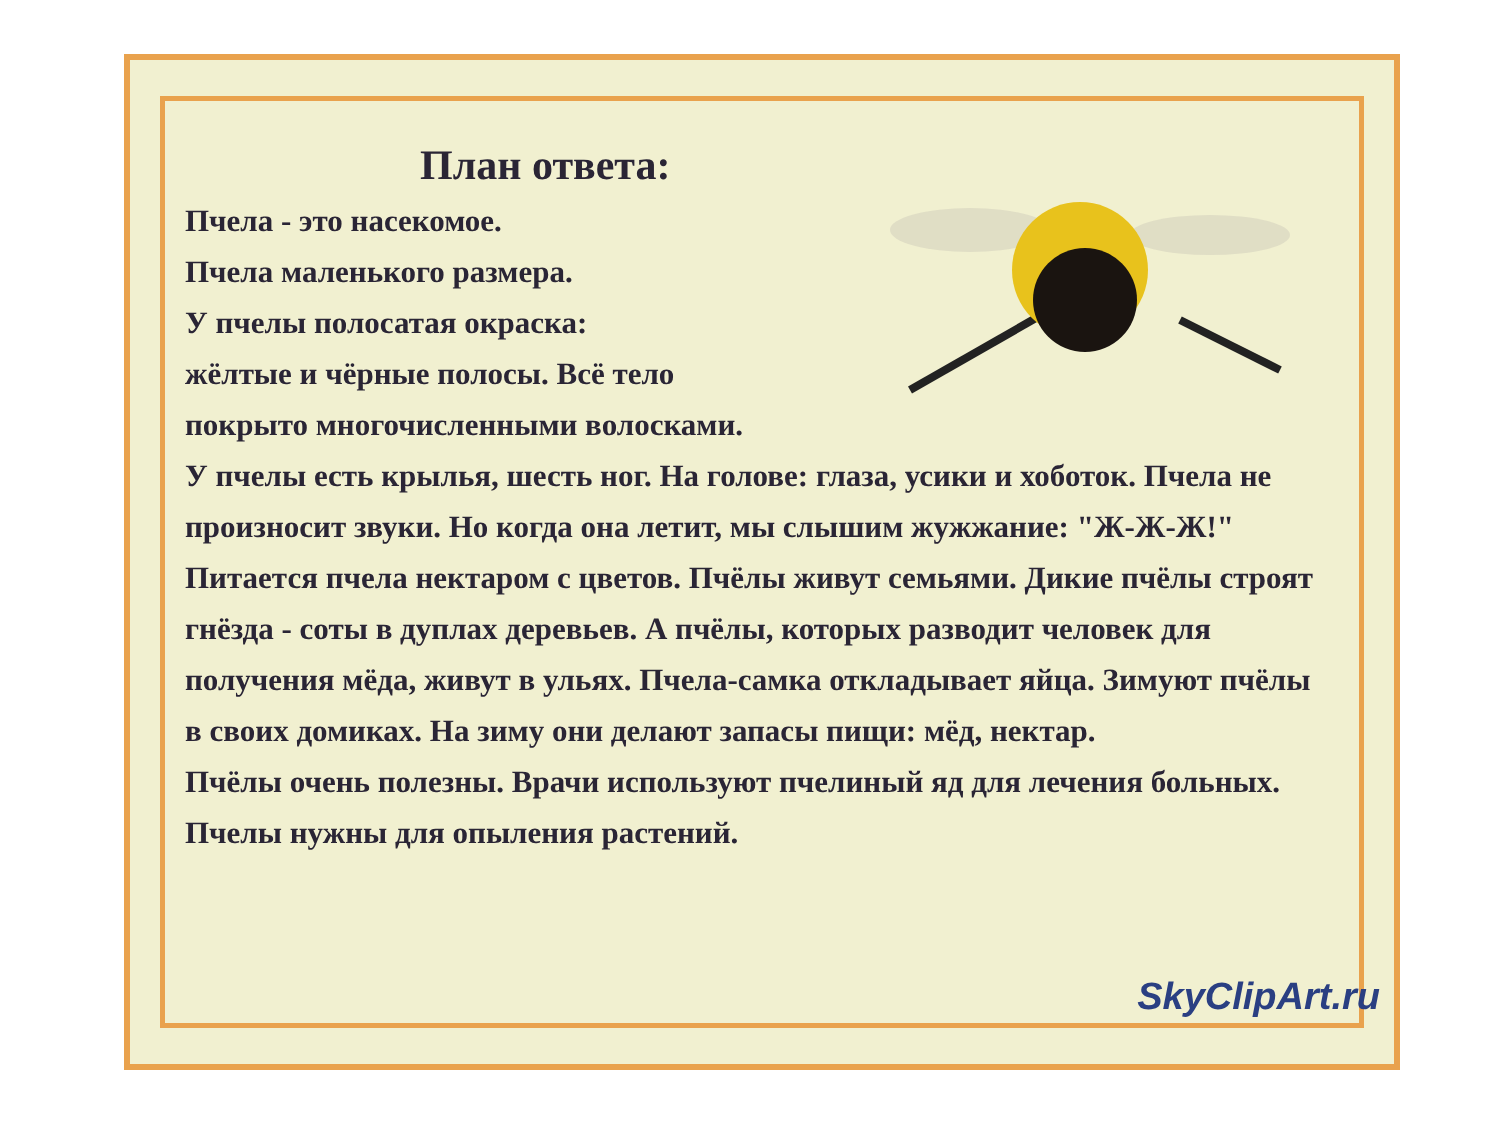План ответа:
Пчела - это насекомое.
Пчела маленького размера.
У пчелы полосатая окраска:
жёлтые и чёрные полосы. Всё тело
покрыто многочисленными волосками.
У пчелы есть крылья, шесть ног. На голове: глаза, усики и хоботок. Пчела не произносит звуки. Но когда она летит, мы слышим жужжание: "Ж-Ж-Ж!" Питается пчела нектаром с цветов. Пчёлы живут семьями. Дикие пчёлы строят гнёзда - соты в дуплах деревьев. А пчёлы, которых разводит человек для получения мёда, живут в ульях. Пчела-самка откладывает яйца. Зимуют пчёлы в своих домиках. На зиму они делают запасы пищи: мёд, нектар.
Пчёлы очень полезны. Врачи используют пчелиный яд для лечения больных. Пчелы нужны для опыления растений.
SkyClipArt.ru